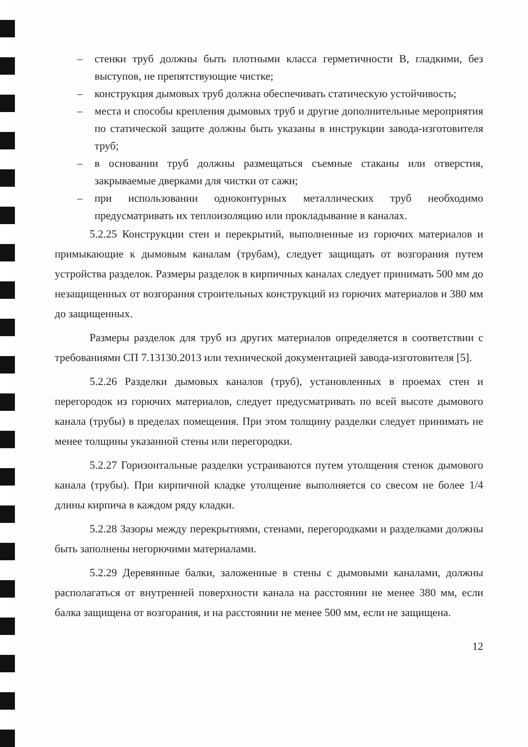– стенки труб должны быть плотными класса герметичности В, гладкими, без выступов, не препятствующие чистке;
– конструкция дымовых труб должна обеспечивать статическую устойчивость;
– места и способы крепления дымовых труб и другие дополнительные мероприятия по статической защите должны быть указаны в инструкции завода-изготовителя труб;
– в основании труб должны размещаться съемные стаканы или отверстия, закрываемые дверками для чистки от сажи;
– при использовании одноконтурных металлических труб необходимо предусматривать их теплоизоляцию или прокладывание в каналах.
5.2.25 Конструкции стен и перекрытий, выполненные из горючих материалов и примыкающие к дымовым каналам (трубам), следует защищать от возгорания путем устройства разделок. Размеры разделок в кирпичных каналах следует принимать 500 мм до незащищенных от возгорания строительных конструкций из горючих материалов и 380 мм до защищенных.
Размеры разделок для труб из других материалов определяется в соответствии с требованиями СП 7.13130.2013 или технической документацией завода-изготовителя [5].
5.2.26 Разделки дымовых каналов (труб), установленных в проемах стен и перегородок из горючих материалов, следует предусматривать по всей высоте дымового канала (трубы) в пределах помещения. При этом толщину разделки следует принимать не менее толщины указанной стены или перегородки.
5.2.27 Горизонтальные разделки устраиваются путем утолщения стенок дымового канала (трубы). При кирпичной кладке утолщение выполняется со свесом не более 1/4 длины кирпича в каждом ряду кладки.
5.2.28 Зазоры между перекрытиями, стенами, перегородками и разделками должны быть заполнены негорючими материалами.
5.2.29 Деревянные балки, заложенные в стены с дымовыми каналами, должны располагаться от внутренней поверхности канала на расстоянии не менее 380 мм, если балка защищена от возгорания, и на расстоянии не менее 500 мм, если не защищена.
12